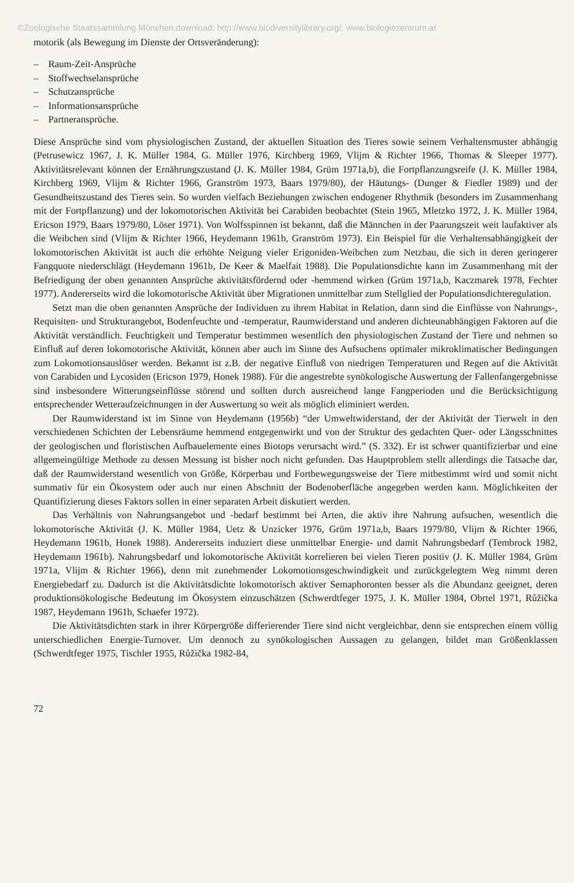©Zoologische Staatssammlung München;download: http://www.biodiversitylibrary.org/; www.biologiezentrum.at
motorik (als Bewegung im Dienste der Ortsveränderung):
– Raum-Zeit-Ansprüche
– Stoffwechselansprüche
– Schutzansprüche
– Informationsansprüche
– Partneransprüche.
Diese Ansprüche sind vom physiologischen Zustand, der aktuellen Situation des Tieres sowie seinem Verhaltensmuster abhängig (Petrusewicz 1967, J. K. Müller 1984, G. Müller 1976, Kirchberg 1969, Vlijm & Richter 1966, Thomas & Sleeper 1977). Aktivitätsrelevant können der Ernährungszustand (J. K. Müller 1984, Grüm 1971a,b), die Fortpflanzungsreife (J. K. Müller 1984, Kirchberg 1969, Vlijm & Richter 1966, Granström 1973, Baars 1979/80), der Häutungs- (Dunger & Fiedler 1989) und der Gesundheitszustand des Tieres sein. So wurden vielfach Beziehungen zwischen endogener Rhythmik (besonders im Zusammenhang mit der Fortpflanzung) und der lokomotorischen Aktivität bei Carabiden beobachtet (Stein 1965, Mletzko 1972, J. K. Müller 1984, Ericson 1979, Baars 1979/80, Löser 1971). Von Wolfsspinnen ist bekannt, daß die Männchen in der Paarungszeit weit laufaktiver als die Weibchen sind (Vlijm & Richter 1966, Heydemann 1961b, Granström 1973). Ein Beispiel für die Verhaltensabhängigkeit der lokomotorischen Aktivität ist auch die erhöhte Neigung vieler Erigoniden-Weibchen zum Netzbau, die sich in deren geringerer Fangquote niederschlägt (Heydemann 1961b, De Keer & Maelfait 1988). Die Populationsdichte kann im Zusammenhang mit der Befriedigung der oben genannten Ansprüche aktivitätsfördernd oder -hemmend wirken (Grüm 1971a,b, Kaczmarek 1978, Fechter 1977). Andererseits wird die lokomotorische Aktivität über Migrationen unmittelbar zum Stellglied der Populationsdichteregulation.
Setzt man die oben genannten Ansprüche der Individuen zu ihrem Habitat in Relation, dann sind die Einflüsse von Nahrungs-, Requisiten- und Strukturangebot, Bodenfeuchte und -temperatur, Raumwiderstand und anderen dichteunabhängigen Faktoren auf die Aktivität verständlich. Feuchtigkeit und Temperatur bestimmen wesentlich den physiologischen Zustand der Tiere und nehmen so Einfluß auf deren lokomotorische Aktivität, können aber auch im Sinne des Aufsuchens optimaler mikroklimatischer Bedingungen zum Lokomotionsauslöser werden. Bekannt ist z.B. der negative Einfluß von niedrigen Temperaturen und Regen auf die Aktivität von Carabiden und Lycosiden (Ericson 1979, Honek 1988). Für die angestrebte synökologische Auswertung der Fallenfangergebnisse sind insbesondere Witterungseinflüsse störend und sollten durch ausreichend lange Fangperioden und die Berücksichtigung entsprechender Wetteraufzeichnungen in der Auswertung so weit als möglich eliminiert werden.
Der Raumwiderstand ist im Sinne von Heydemann (1956b) “der Umweltwiderstand, der der Aktivität der Tierwelt in den verschiedenen Schichten der Lebensräume hemmend entgegenwirkt und von der Struktur des gedachten Quer- oder Längsschnittes der geologischen und floristischen Aufbauelemente eines Biotops verursacht wird.” (S. 332). Er ist schwer quantifizierbar und eine allgemeingültige Methode zu dessen Messung ist bisher noch nicht gefunden. Das Hauptproblem stellt allerdings die Tatsache dar, daß der Raumwiderstand wesentlich von Größe, Körperbau und Fortbewegungsweise der Tiere mitbestimmt wird und somit nicht summativ für ein Ökosystem oder auch nur einen Abschnitt der Bodenoberfläche angegeben werden kann. Möglichkeiten der Quantifizierung dieses Faktors sollen in einer separaten Arbeit diskutiert werden.
Das Verhältnis von Nahrungsangebot und -bedarf bestimmt bei Arten, die aktiv ihre Nahrung aufsuchen, wesentlich die lokomotorische Aktivität (J. K. Müller 1984, Uetz & Unzicker 1976, Grüm 1971a,b, Baars 1979/80, Vlijm & Richter 1966, Heydemann 1961b, Honek 1988). Andererseits induziert diese unmittelbar Energie- und damit Nahrungsbedarf (Tembrock 1982, Heydemann 1961b). Nahrungsbedarf und lokomotorische Aktivität korrelieren bei vielen Tieren positiv (J. K. Müller 1984, Grüm 1971a, Vlijm & Richter 1966), denn mit zunehmender Lokomotionsgeschwindigkeit und zurückgelegtem Weg nimmt deren Energiebedarf zu. Dadurch ist die Aktivitätsdichte lokomotorisch aktiver Semaphoronten besser als die Abundanz geeignet, deren produktionsökologische Bedeutung im Ökosystem einzuschätzen (Schwerdtfeger 1975, J. K. Müller 1984, Obrtel 1971, Růžička 1987, Heydemann 1961b, Schaefer 1972).
Die Aktivitätsdichten stark in ihrer Körpergröße differierender Tiere sind nicht vergleichbar, denn sie entsprechen einem völlig unterschiedlichen Energie-Turnover. Um dennoch zu synökologischen Aussagen zu gelangen, bildet man Größenklassen (Schwerdtfeger 1975, Tischler 1955, Růžička 1982-84,
72